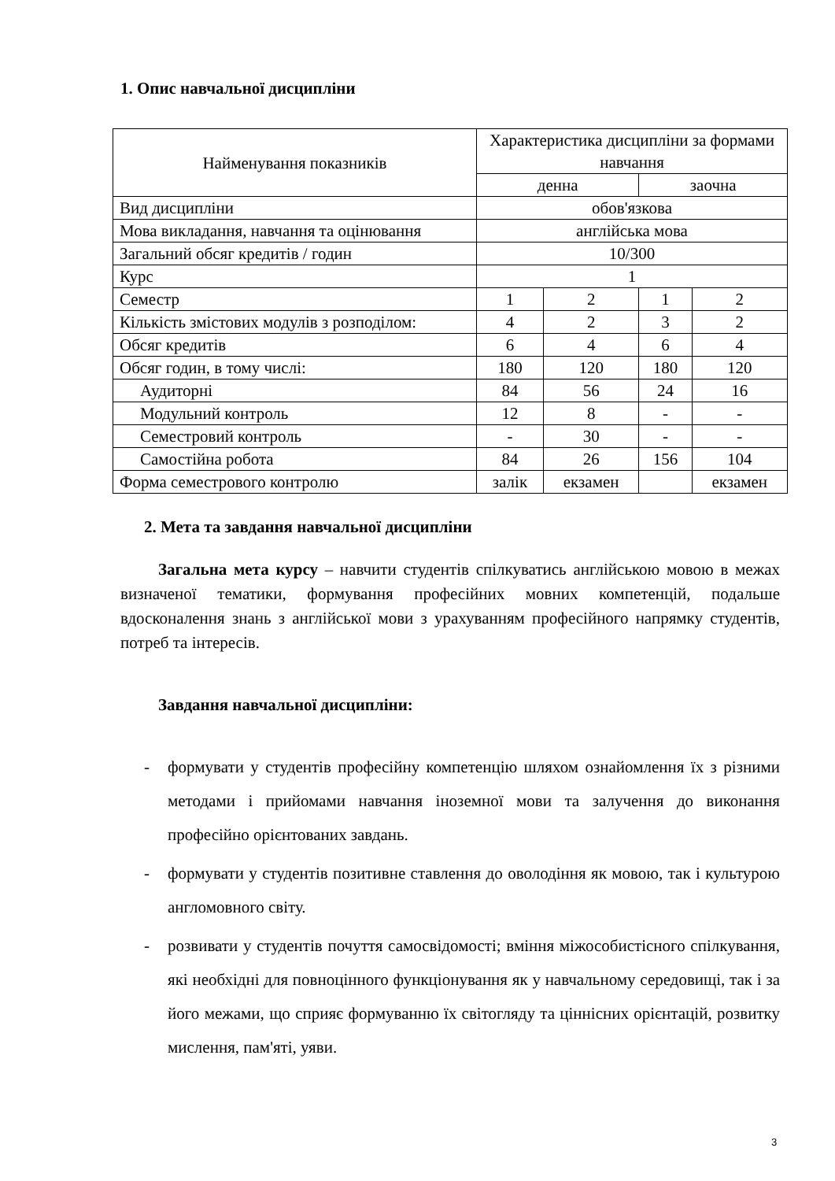1. Опис навчальної дисципліни
| Найменування показників | Характеристика дисципліни за формами навчання | | | |
| --- | --- | --- | --- | --- |
| | денна | | заочна | |
| Вид дисципліни | обов'язкова | | | |
| Мова викладання, навчання та оцінювання | англійська мова | | | |
| Загальний обсяг кредитів / годин | 10/300 | | | |
| Курс | 1 | | | |
| Семестр | 1 | 2 | 1 | 2 |
| Кількість змістових модулів з розподілом: | 4 | 2 | 3 | 2 |
| Обсяг кредитів | 6 | 4 | 6 | 4 |
| Обсяг годин, в тому числі: | 180 | 120 | 180 | 120 |
| Аудиторні | 84 | 56 | 24 | 16 |
| Модульний контроль | 12 | 8 | - | - |
| Семестровий контроль | - | 30 | - | - |
| Самостійна робота | 84 | 26 | 156 | 104 |
| Форма семестрового контролю | залік | екзамен | | екзамен |
2. Мета та завдання навчальної дисципліни
Загальна мета курсу – навчити студентів спілкуватись англійською мовою в межах визначеної тематики, формування професійних мовних компетенцій, подальше вдосконалення знань з англійської мови з урахуванням професійного напрямку студентів, потреб та інтересів.
Завдання навчальної дисципліни:
- формувати у студентів професійну компетенцію шляхом ознайомлення їх з різними методами і прийомами навчання іноземної мови та залучення до виконання професійно орієнтованих завдань.
- формувати у студентів позитивне ставлення до оволодіння як мовою, так і культурою англомовного світу.
- розвивати у студентів почуття самосвідомості; вміння міжособистісного спілкування, які необхідні для повноцінного функціонування як у навчальному середовищі, так і за його межами, що сприяє формуванню їх світогляду та ціннісних орієнтацій, розвитку мислення, пам'яті, уяви.
3